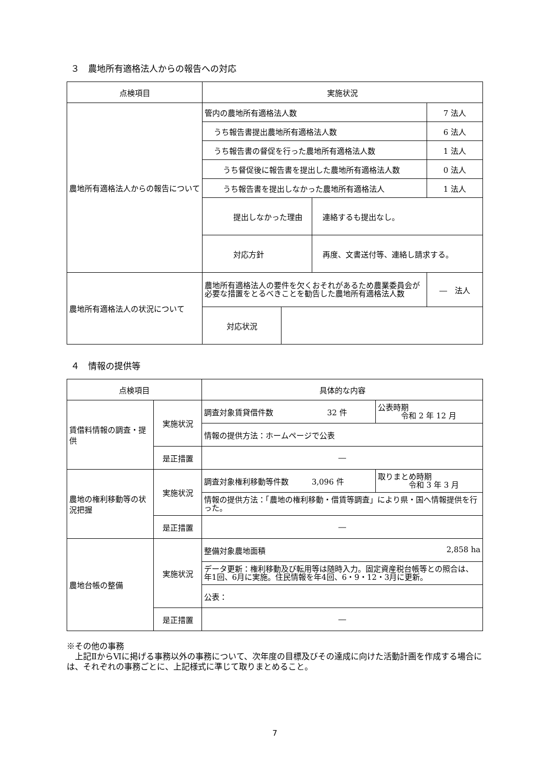３　農地所有適格法人からの報告への対応
| 点検項目 | 実施状況 | | | |
| --- | --- | --- | --- | --- |
| 農地所有適格法人からの報告について | 管内の農地所有適格法人数 | | | 7 法人 |
| | うち報告書提出農地所有適格法人数 | | | 6 法人 |
| | うち報告書の督促を行った農地所有適格法人数 | | | 1 法人 |
| | うち督促後に報告書を提出した農地所有適格法人数 | | | 0 法人 |
| | うち報告書を提出しなかった農地所有適格法人 | | | 1 法人 |
| | 提出しなかった理由 | | 連絡するも提出なし。 | |
| | 対応方針 | | 再度、文書送付等、連絡し請求する。 | |
| 農地所有適格法人の状況について | 農地所有適格法人の要件を欠くおそれがあるため農業委員会が必要な措置をとるべきことを勧告した農地所有適格法人数 | | | ― 法人 |
| | 対応状況 | | | |
４　情報の提供等
| 点検項目 | | 具体的な内容 | |
| --- | --- | --- | --- |
| 賃借料情報の調査・提供 | 実施状況 | 調査対象賃貸借件数 32 件 | 公表時期 令和 2 年 12 月 |
| | | 情報の提供方法：ホームページで公表 | |
| | 是正措置 | ― | |
| 農地の権利移動等の状況把握 | 実施状況 | 調査対象権利移動等件数 3,096 件 | 取りまとめ時期 令和 3 年 3 月 |
| | | 情報の提供方法：「農地の権利移動・借賃等調査」により県・国へ情報提供を行った。 | |
| | 是正措置 | ― | |
| 農地台帳の整備 | 実施状況 | 整備対象農地面積 2,858 ha | |
| | | データ更新：権利移動及び転用等は随時入力。固定資産税台帳等との照合は、年1回、6月に実施。住民情報を年4回、6・9・12・3月に更新。 | |
| | | 公表： | |
| | 是正措置 | ― | |
※その他の事務
　上記ⅡからⅥに掲げる事務以外の事務について、次年度の目標及びその達成に向けた活動計画を作成する場合には、それぞれの事務ごとに、上記様式に準じて取りまとめること。
7